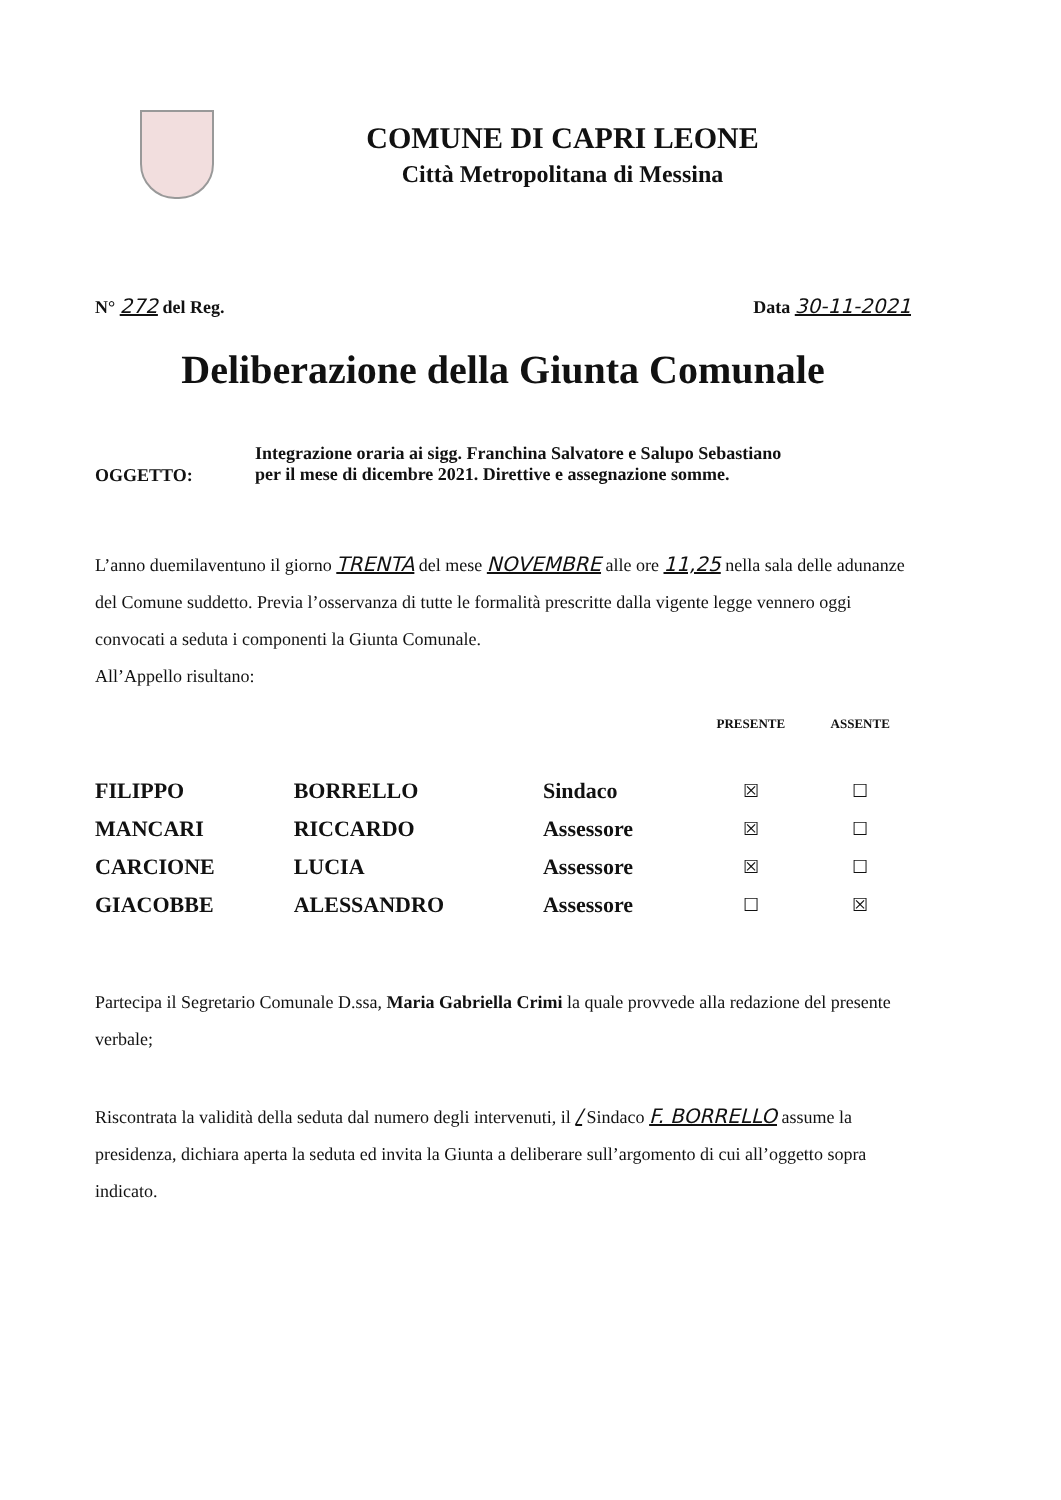COMUNE DI CAPRI LEONE
Città Metropolitana di Messina
N° 272 del Reg. Data 30-11-2021
Deliberazione della Giunta Comunale
OGGETTO:
Integrazione oraria ai sigg. Franchina Salvatore e Salupo Sebastiano
per il mese di dicembre 2021. Direttive e assegnazione somme.
L’anno duemilaventuno il giorno TRENTA del mese NOVEMBRE alle ore 11,25 nella sala delle adunanze del Comune suddetto. Previa l’osservanza di tutte le formalità prescritte dalla vigente legge vennero oggi convocati a seduta i componenti la Giunta Comunale.
All’Appello risultano:
| | | | PRESENTE | ASSENTE |
| --- | --- | --- | --- | --- |
| FILIPPO | BORRELLO | Sindaco | ☒ | ☐ |
| MANCARI | RICCARDO | Assessore | ☒ | ☐ |
| CARCIONE | LUCIA | Assessore | ☒ | ☐ |
| GIACOBBE | ALESSANDRO | Assessore | ☐ | ☒ |
Partecipa il Segretario Comunale D.ssa, Maria Gabriella Crimi la quale provvede alla redazione del presente verbale;
Riscontrata la validità della seduta dal numero degli intervenuti, il / Sindaco F. BORRELLO assume la presidenza, dichiara aperta la seduta ed invita la Giunta a deliberare sull’argomento di cui all’oggetto sopra indicato.